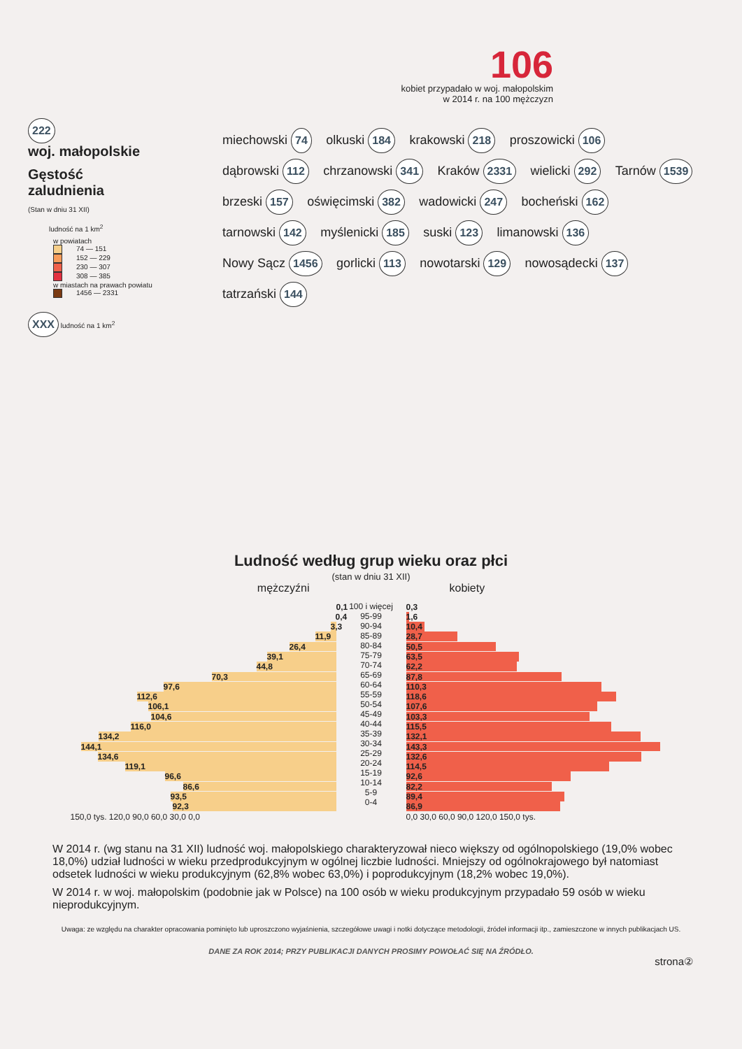106
kobiet przypadało w woj. małopolskim
w 2014 r. na 100 mężczyzn
222
woj. małopolskie
Gęstość
zaludnienia
(Stan w dniu 31 XII)
ludność na 1 km<sup>2</sup>
w powiatach
74 — 151
152 — 229
230 — 307
308 — 385
w miastach na prawach powiatu
1456 — 2331
XXX ludność na 1 km<sup>2</sup>
miechowski 74 olkuski 184 krakowski 218 proszowicki 106 dąbrowski 112 chrzanowski 341 Kraków 2331 wielicki 292 Tarnów 1539 brzeski 157 oświęcimski 382 wadowicki 247 bocheński 162 tarnowski 142 myślenicki 185 suski 123 limanowski 136 Nowy Sącz 1456 gorlicki 113 nowotarski 129 nowosądecki 137 tatrzański 144
Ludność według grup wieku oraz płci
(stan w dniu 31 XII)
mężczyźni kobiety
0,1
0,4
3,3
11,9
26,4
39,1
44,8
70,3
97,6
112,6
106,1
104,6
116,0
134,2
144,1
134,6
119,1
96,6
86,6
93,5
92,3
150,0 tys. 120,0 90,0 60,0 30,0 0,0
100 i więcej
95-99
90-94
85-89
80-84
75-79
70-74
65-69
60-64
55-59
50-54
45-49
40-44
35-39
30-34
25-29
20-24
15-19
10-14
5-9
0-4
0,3
1,6
10,4
28,7
50,5
63,5
62,2
87,8
110,3
118,6
107,6
103,3
115,5
132,1
143,3
132,6
114,5
92,6
82,2
89,4
86,9
0,0 30,0 60,0 90,0 120,0 150,0 tys.
W 2014 r. (wg stanu na 31 XII) ludność woj. małopolskiego charakteryzował nieco większy od ogólnopolskiego (19,0% wobec 18,0%) udział ludności w wieku przedprodukcyjnym w ogólnej liczbie ludności. Mniejszy od ogólnokrajowego był natomiast odsetek ludności w wieku produkcyjnym (62,8% wobec 63,0%) i poprodukcyjnym (18,2% wobec 19,0%).
W 2014 r. w woj. małopolskim (podobnie jak w Polsce) na 100 osób w wieku produkcyjnym przypadało 59 osób w wieku nieprodukcyjnym.
Uwaga: ze względu na charakter opracowania pominięto lub uproszczono wyjaśnienia, szczegółowe uwagi i notki dotyczące metodologii, źródeł informacji itp., zamieszczone w innych publikacjach US.
DANE ZA ROK 2014; PRZY PUBLIKACJI DANYCH PROSIMY POWOŁAĆ SIĘ NA ŹRÓDŁO.
strona②